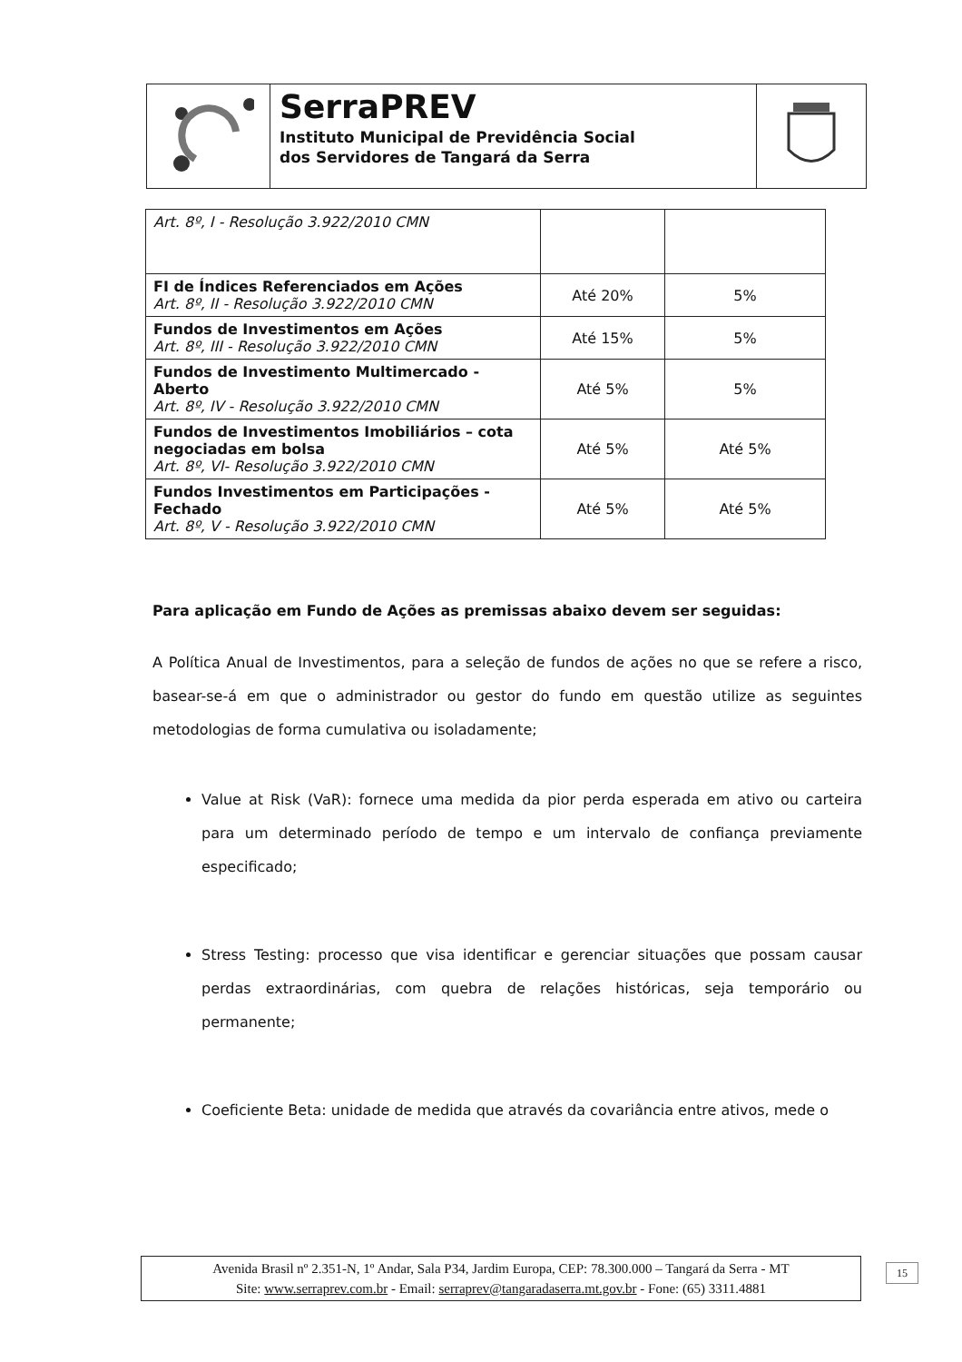SerraPREV
Instituto Municipal de Previdência Social
dos Servidores de Tangará da Serra
| Art. 8º, I - Resolução 3.922/2010 CMN | | |
| FI de Índices Referenciados em Ações Art. 8º, II - Resolução 3.922/2010 CMN | Até 20% | 5% |
| Fundos de Investimentos em Ações Art. 8º, III - Resolução 3.922/2010 CMN | Até 15% | 5% |
| Fundos de Investimento Multimercado - Aberto Art. 8º, IV - Resolução 3.922/2010 CMN | Até 5% | 5% |
| Fundos de Investimentos Imobiliários – cota negociadas em bolsa Art. 8º, VI- Resolução 3.922/2010 CMN | Até 5% | Até 5% |
| Fundos Investimentos em Participações - Fechado Art. 8º, V - Resolução 3.922/2010 CMN | Até 5% | Até 5% |
Para aplicação em Fundo de Ações as premissas abaixo devem ser seguidas:
A Política Anual de Investimentos, para a seleção de fundos de ações no que se refere a risco, basear-se-á em que o administrador ou gestor do fundo em questão utilize as seguintes metodologias de forma cumulativa ou isoladamente;
Value at Risk (VaR): fornece uma medida da pior perda esperada em ativo ou carteira para um determinado período de tempo e um intervalo de confiança previamente especificado;
Stress Testing: processo que visa identificar e gerenciar situações que possam causar perdas extraordinárias, com quebra de relações históricas, seja temporário ou permanente;
Coeficiente Beta: unidade de medida que através da covariância entre ativos, mede o
Avenida Brasil nº 2.351-N, 1º Andar, Sala P34, Jardim Europa, CEP: 78.300.000 – Tangará da Serra - MT
Site: www.serraprev.com.br - Email: serraprev@tangaradaserra.mt.gov.br - Fone: (65) 3311.4881
15